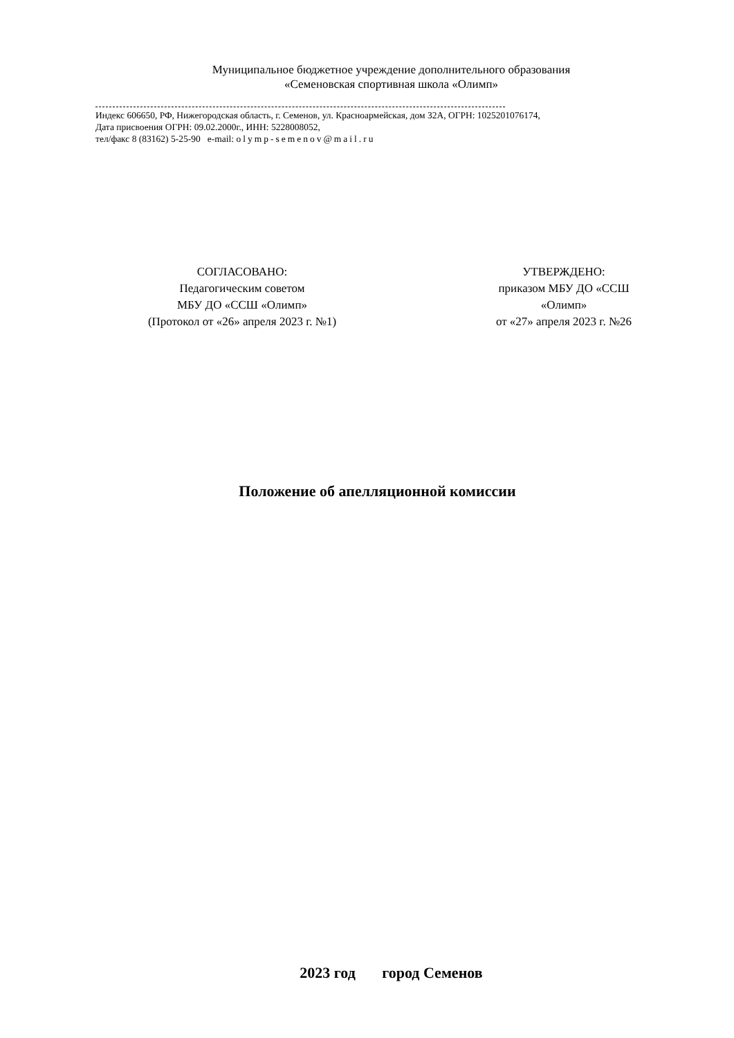Муниципальное бюджетное учреждение дополнительного образования
«Семеновская спортивная школа «Олимп»
Индекс 606650, РФ, Нижегородская область, г. Семенов, ул. Красноармейская, дом 32А, ОГРН: 1025201076174,
Дата присвоения ОГРН: 09.02.2000г., ИНН: 5228008052,
тел/факс 8 (83162) 5-25-90 e-mail: olymp-semenov@mail.ru
СОГЛАСОВАНО:
Педагогическим советом
МБУ ДО «ССШ «Олимп»
(Протокол от «26» апреля 2023 г. №1)
УТВЕРЖДЕНО:
приказом МБУ ДО «ССШ «Олимп»
от «27» апреля 2023 г. №26
Положение об апелляционной комиссии
2023 год город Семенов